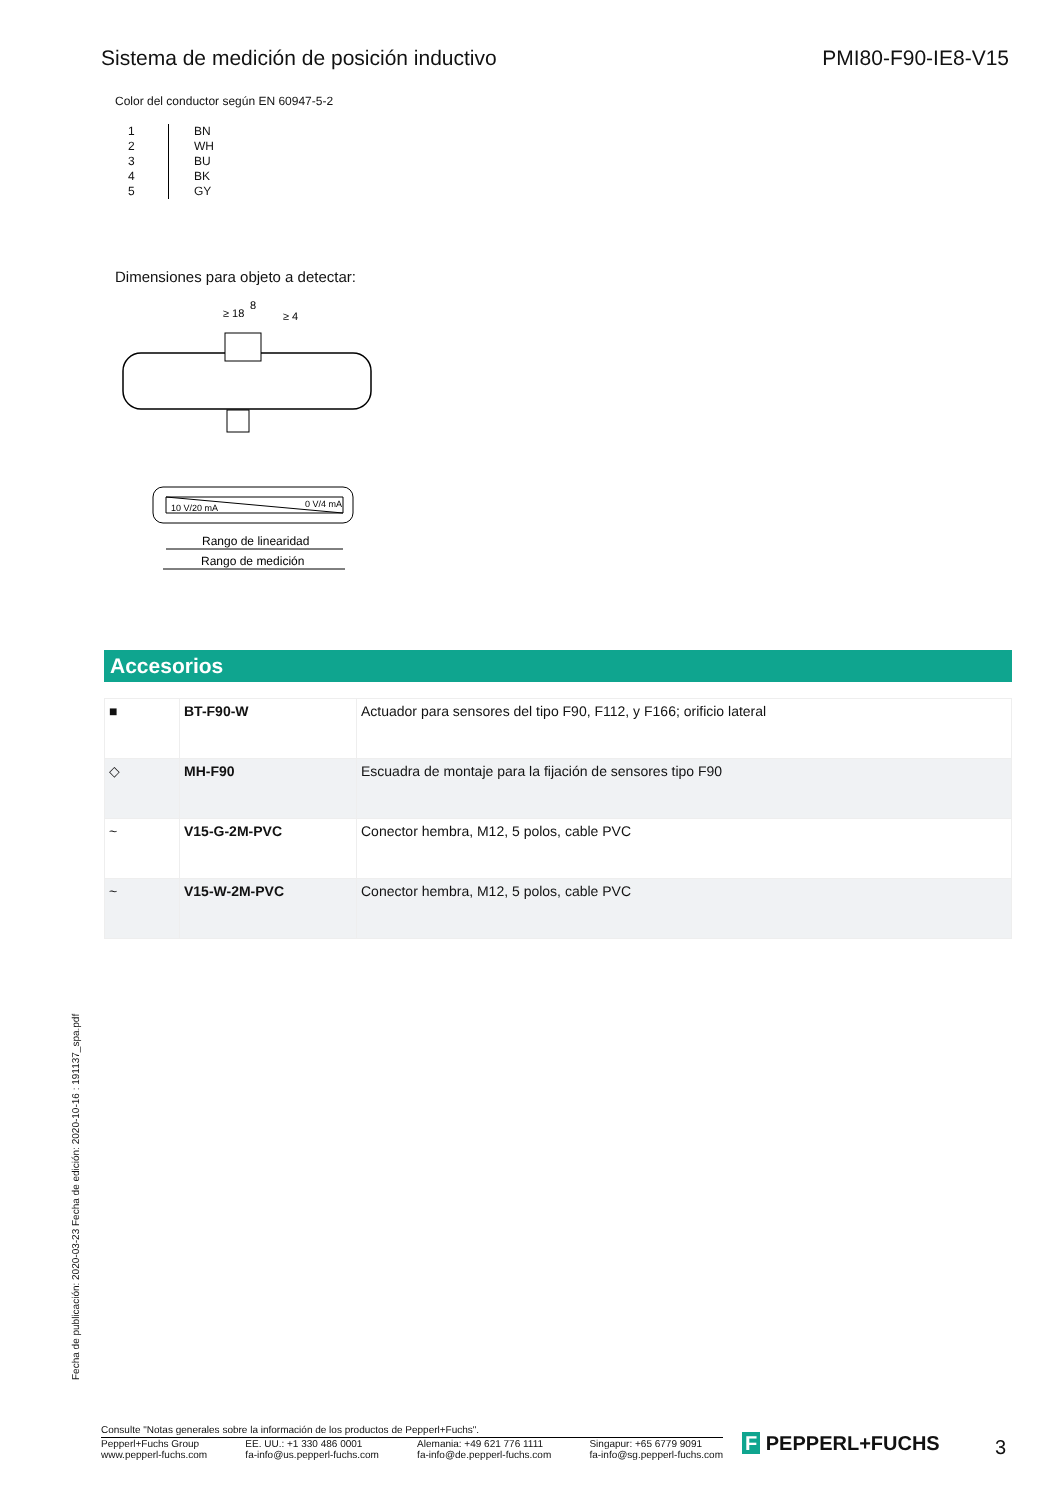Sistema de medición de posición inductivo PMI80-F90-IE8-V15
Color del conductor según EN 60947-5-2
| 1 | BN |
| 2 | WH |
| 3 | BU |
| 4 | BK |
| 5 | GY |
Dimensiones para objeto a detectar:
8
≥ 18
≥ 4
0 V/4 mA
10 V/20 mA
Rango de linearidad
Rango de medición
Accesorios
| ■ | BT-F90-W | Actuador para sensores del tipo F90, F112, y F166; orificio lateral |
| ◇ | MH-F90 | Escuadra de montaje para la fijación de sensores tipo F90 |
| ~ | V15-G-2M-PVC | Conector hembra, M12, 5 polos, cable PVC |
| ~ | V15-W-2M-PVC | Conector hembra, M12, 5 polos, cable PVC |
Fecha de publicación: 2020-03-23 Fecha de edición: 2020-10-16 : 191137_spa.pdf
Consulte "Notas generales sobre la información de los productos de Pepperl+Fuchs".
Pepperl+Fuchs Group
www.pepperl-fuchs.com EE. UU.: +1 330 486 0001
fa-info@us.pepperl-fuchs.com Alemania: +49 621 776 1111
fa-info@de.pepperl-fuchs.com Singapur: +65 6779 9091
fa-info@sg.pepperl-fuchs.com
F PEPPERL+FUCHS 3